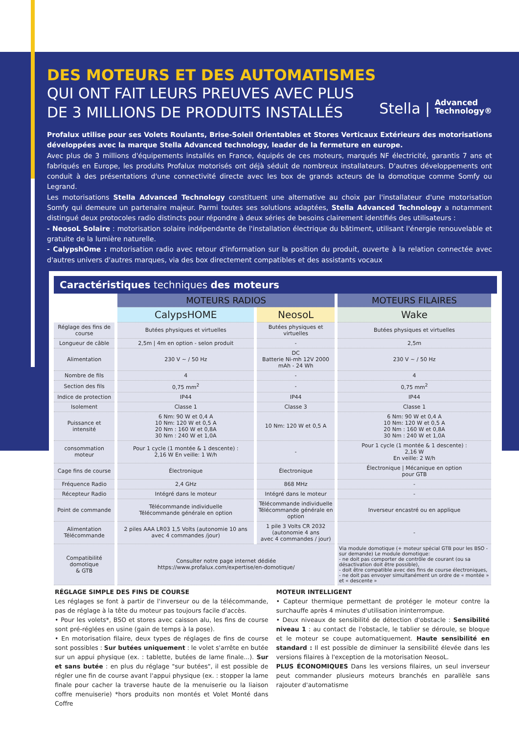DES MOTEURS ET DES AUTOMATISMES
QUI ONT FAIT LEURS PREUVES AVEC PLUS
DE 3 MILLIONS DE PRODUITS INSTALLÉS
Stella | Advanced
Technology®
Profalux utilise pour ses Volets Roulants, Brise-Soleil Orientables et Stores Verticaux Extérieurs des motorisations développées avec la marque Stella Advanced technology, leader de la fermeture en europe.
Avec plus de 3 millions d'équipements installés en France, équipés de ces moteurs, marqués NF électricité, garantis 7 ans et fabriqués en Europe, les produits Profalux motorisés ont déjà séduit de nombreux installateurs. D'autres développements ont conduit à des présentations d'une connectivité directe avec les box de grands acteurs de la domotique comme Somfy ou Legrand.
Les motorisations Stella Advanced Technology constituent une alternative au choix par l'installateur d'une motorisation Somfy qui demeure un partenaire majeur. Parmi toutes ses solutions adaptées, Stella Advanced Technology a notamment distingué deux protocoles radio distincts pour répondre à deux séries de besoins clairement identifiés des utilisateurs :
- NeosoL Solaire : motorisation solaire indépendante de l'installation électrique du bâtiment, utilisant l'énergie renouvelable et gratuite de la lumière naturelle.
- CalypshOme : motorisation radio avec retour d'information sur la position du produit, ouverte à la relation connectée avec d'autres univers d'autres marques, via des box directement compatibles et des assistants vocaux
Caractéristiques techniques des moteurs
| | MOTEURS RADIOS | | MOTEURS FILAIRES |
| | CalypsHOME | NeosoL | Wake |
| Réglage des fins de course | Butées physiques et virtuelles | Butées physiques et virtuelles | Butées physiques et virtuelles |
| Longueur de câble | 2,5m / 4m en option - selon produit | - | 2,5m |
| Alimentation | 230 V ~ / 50 Hz | DC Batterie Ni-mh 12V 2000 mAh - 24 Wh | 230 V ~ / 50 Hz |
| Nombre de fils | 4 | - | 4 |
| Section des fils | 0,75 mm<sup>2</sup> | - | 0,75 mm<sup>2</sup> |
| Indice de protection | IP44 | IP44 | IP44 |
| Isolement | Classe 1 | Classe 3 | Classe 1 |
| Puissance et intensité | 6 Nm: 90 W et 0,4 A 10 Nm: 120 W et 0,5 A 20 Nm : 160 W et 0,8A 30 Nm : 240 W et 1,0A | 10 Nm: 120 W et 0,5 A | 6 Nm: 90 W et 0,4 A 10 Nm: 120 W et 0,5 A 20 Nm : 160 W et 0,8A 30 Nm : 240 W et 1,0A |
| consommation moteur | Pour 1 cycle (1 montée & 1 descente) : 2,16 W En veille: 1 W/h | - | Pour 1 cycle (1 montée & 1 descente) : 2,16 W En veille: 2 W/h |
| Cage fins de course | Électronique | Électronique | Électronique / Mécanique en option pour GTB |
| Fréquence Radio | 2,4 GHz | 868 MHz | - |
| Récepteur Radio | Intégré dans le moteur | Intégré dans le moteur | - |
| Point de commande | Télécommande individuelle Télécommande générale en option | Télécommande individuelle Télécommande générale en option | Inverseur encastré ou en applique |
| Alimentation Télécommande | 2 piles AAA LR03 1,5 Volts (autonomie 10 ans avec 4 commandes /jour) | 1 pile 3 Volts CR 2032 (autonomie 4 ans avec 4 commandes / jour) | - |
| Compatibilité domotique & GTB | Consulter notre page internet dédiée https://www.profalux.com/expertise/en-domotique/ | | Via module domotique (+ moteur spécial GTB pour les BSO - sur demande) Le module domotique: - ne doit pas comporter de contrôle de courant (ou sa désactivation doit être possible), - doit être compatible avec des fins de course électroniques, - ne doit pas envoyer simultanément un ordre de « montée » et « descente » |
RÉGLAGE SIMPLE DES FINS DE COURSE
Les réglages se font à partir de l'inverseur ou de la télécommande, pas de réglage à la tête du moteur pas toujours facile d'accès.
• Pour les volets*, BSO et stores avec caisson alu, les fins de course sont pré-réglées en usine (gain de temps à la pose).
• En motorisation filaire, deux types de réglages de fins de course sont possibles : Sur butées uniquement : le volet s'arrête en butée sur un appui physique (ex. : tablette, butées de lame finale...). Sur et sans butée : en plus du réglage "sur butées", il est possible de régler une fin de course avant l'appui physique (ex. : stopper la lame finale pour cacher la traverse haute de la menuiserie ou la liaison coffre menuiserie) *hors produits non montés et Volet Monté dans Coffre
MOTEUR INTELLIGENT
• Capteur thermique permettant de protéger le moteur contre la surchauffe après 4 minutes d'utilisation ininterrompue.
• Deux niveaux de sensibilité de détection d'obstacle : Sensibilité niveau 1 : au contact de l'obstacle, le tablier se déroule, se bloque et le moteur se coupe automatiquement. Haute sensibilité en standard : Il est possible de diminuer la sensibilité élevée dans les versions filaires à l'exception de la motorisation NeosoL.
PLUS ÉCONOMIQUES Dans les versions filaires, un seul inverseur peut commander plusieurs moteurs branchés en parallèle sans rajouter d'automatisme